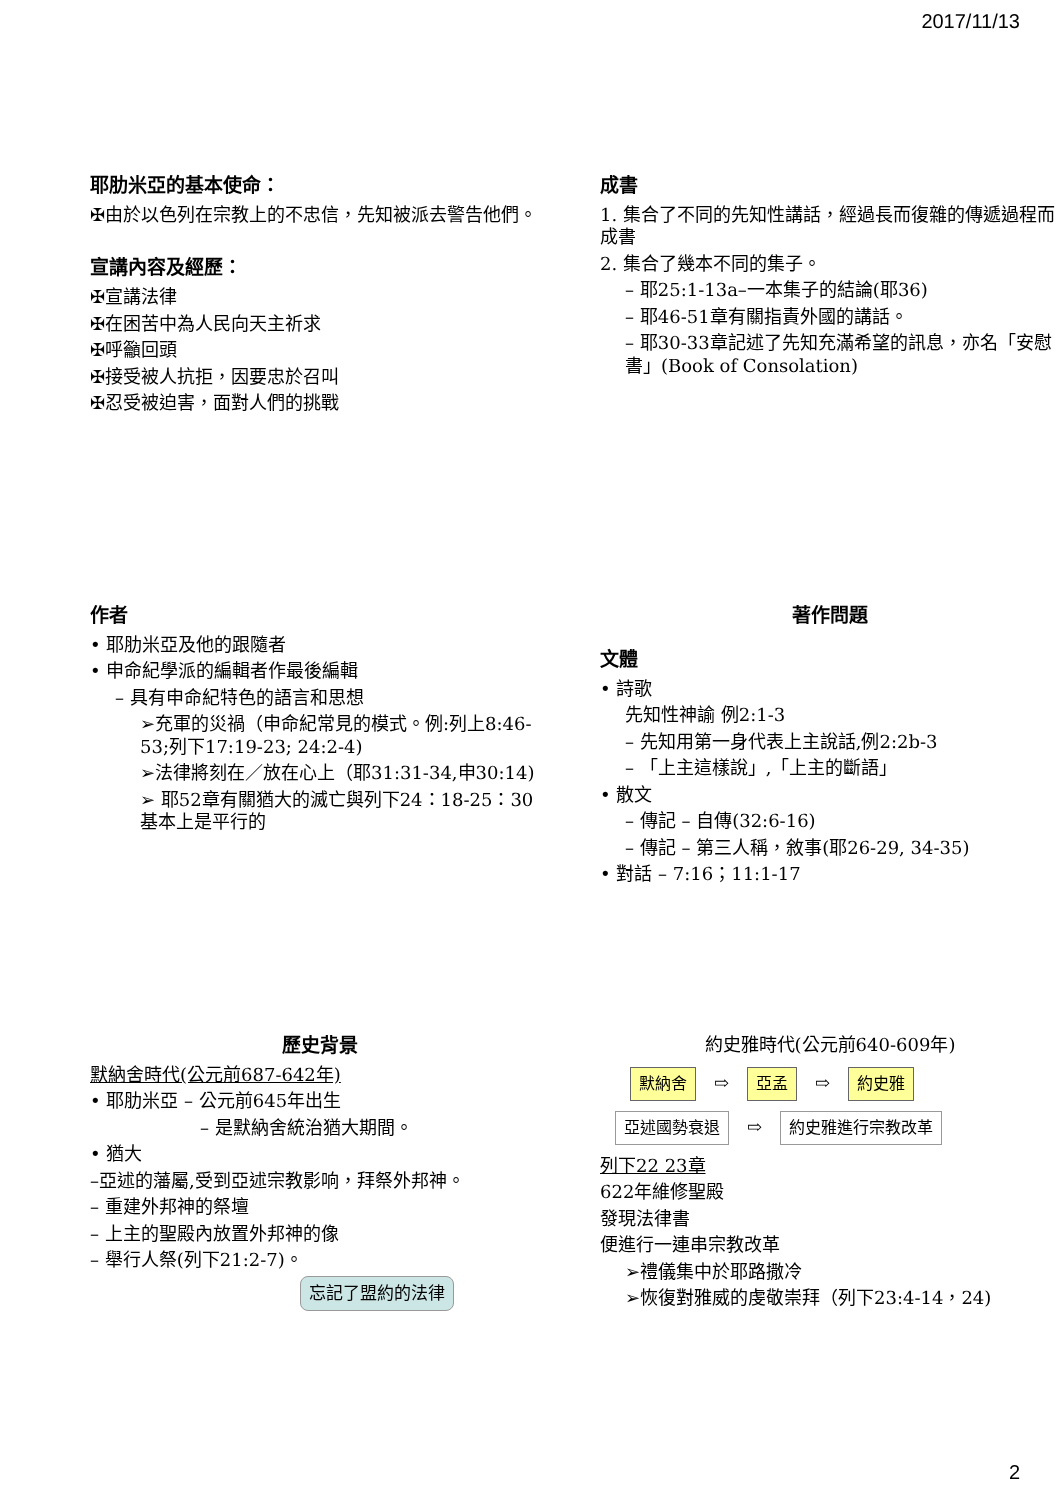2017/11/13
耶肋米亞的基本使命：
✠由於以色列在宗教上的不忠信，先知被派去警告他們。
宣講內容及經歷：
✠宣講法律
✠在困苦中為人民向天主祈求
✠呼籲回頭
✠接受被人抗拒，因要忠於召叫
✠忍受被迫害，面對人們的挑戰
成書
1. 集合了不同的先知性講話，經過長而復雜的傳遞過程而成書
2. 集合了幾本不同的集子。
– 耶25:1-13a–一本集子的結論(耶36)
– 耶46-51章有關指責外國的講話。
– 耶30-33章記述了先知充滿希望的訊息，亦名「安慰書」(Book of Consolation)
作者
• 耶肋米亞及他的跟隨者
• 申命紀學派的編輯者作最後編輯
– 具有申命紀特色的語言和思想
➢充軍的災禍（申命紀常見的模式。例:列上8:46-53;列下17:19-23; 24:2-4)
➢法律將刻在／放在心上（耶31:31-34,申30:14)
➢ 耶52章有關猶大的滅亡與列下24：18-25：30基本上是平行的
著作問題
文體
• 詩歌
先知性神諭 例2:1-3
– 先知用第一身代表上主說話,例2:2b-3
– 「上主這樣說」,「上主的斷語」
• 散文
– 傳記 – 自傳(32:6-16)
– 傳記 – 第三人稱，敘事(耶26-29, 34-35)
• 對話 – 7:16；11:1-17
歷史背景
默納舍時代(公元前687-642年)
• 耶肋米亞 – 公元前645年出生
– 是默納舍統治猶大期間。
• 猶大
–亞述的藩屬,受到亞述宗教影响，拜祭外邦神。
– 重建外邦神的祭壇
– 上主的聖殿內放置外邦神的像
– 舉行人祭(列下21:2-7)。
忘記了盟約的法律
約史雅時代(公元前640-609年)
默納舍 ⇨ 亞孟 ⇨ 約史雅
亞述國勢衰退 ⇨ 約史雅進行宗教改革
列下22 23章
622年維修聖殿
發現法律書
便進行一連串宗教改革
➢禮儀集中於耶路撒冷
➢恢復對雅威的虔敬崇拜（列下23:4-14，24)
2